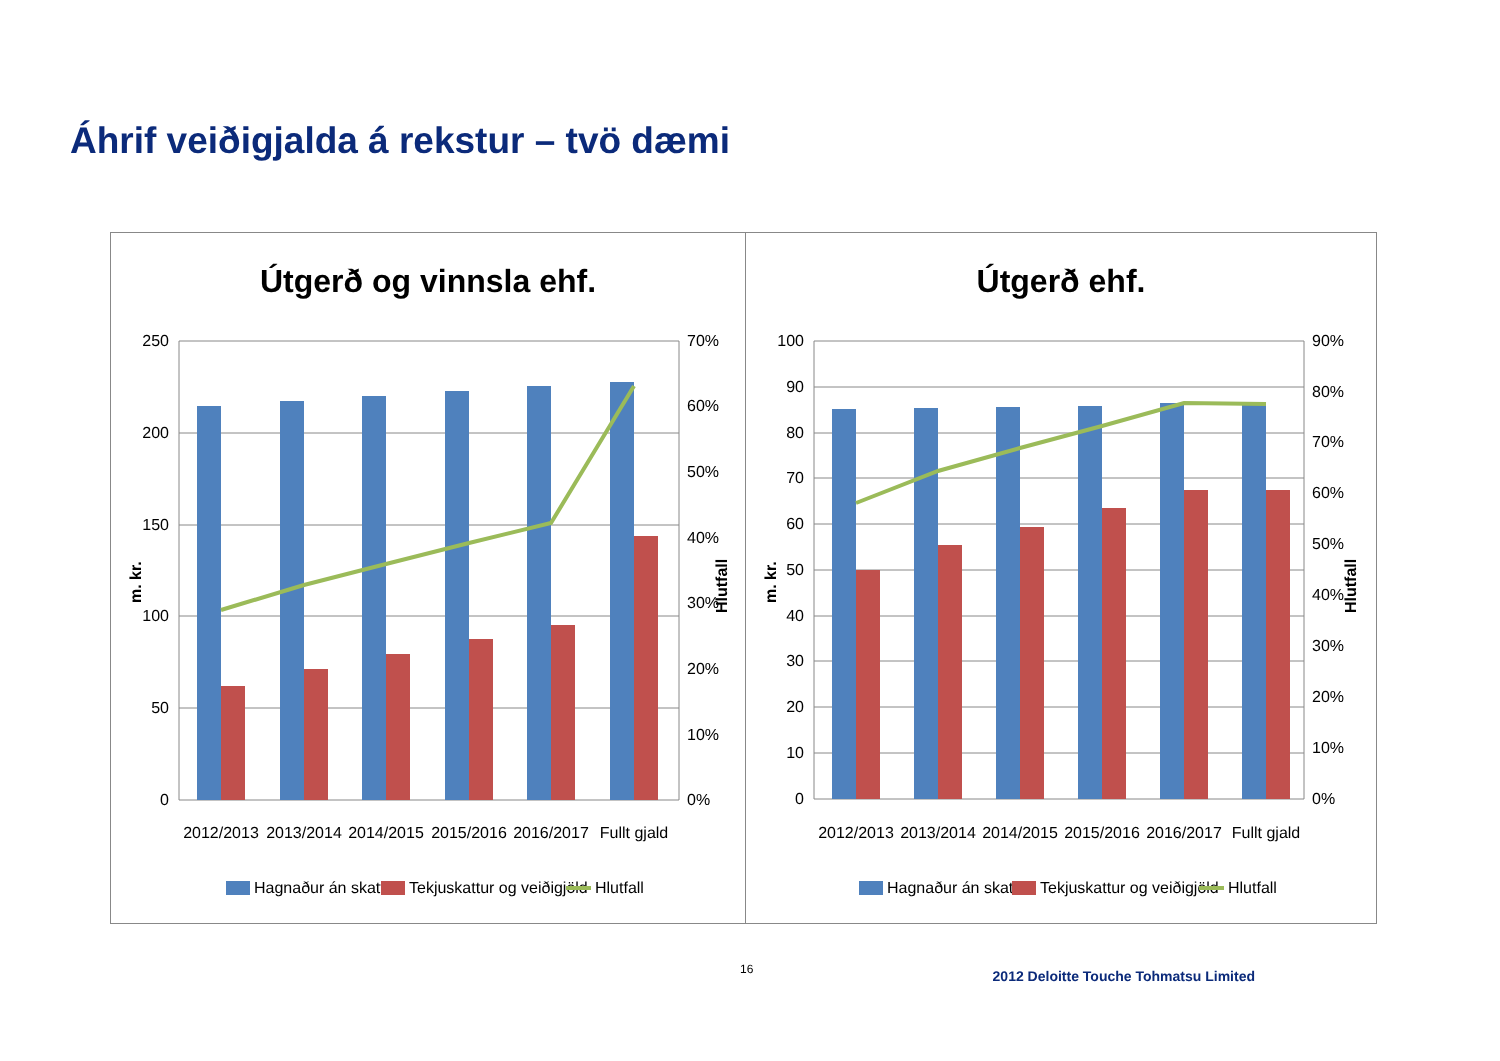Áhrif veiðigjalda á rekstur – tvö dæmi
Útgerð og vinnsla ehf.
250
200
150
100
50
0
70%
60%
50%
40%
30%
20%
10%
0%
m. kr.
Hlutfall
2012/2013
2013/2014
2014/2015
2015/2016
2016/2017
Fullt gjald
Hagnaður án skatta
Tekjuskattur og veiðigjöld
Hlutfall
Útgerð ehf.
100
90
80
70
60
50
40
30
20
10
0
90%
80%
70%
60%
50%
40%
30%
20%
10%
0%
m. kr.
Hlutfall
2012/2013
2013/2014
2014/2015
2015/2016
2016/2017
Fullt gjald
Hagnaður án skatta
Tekjuskattur og veiðigjöld
Hlutfall
16
2012 Deloitte Touche Tohmatsu Limited